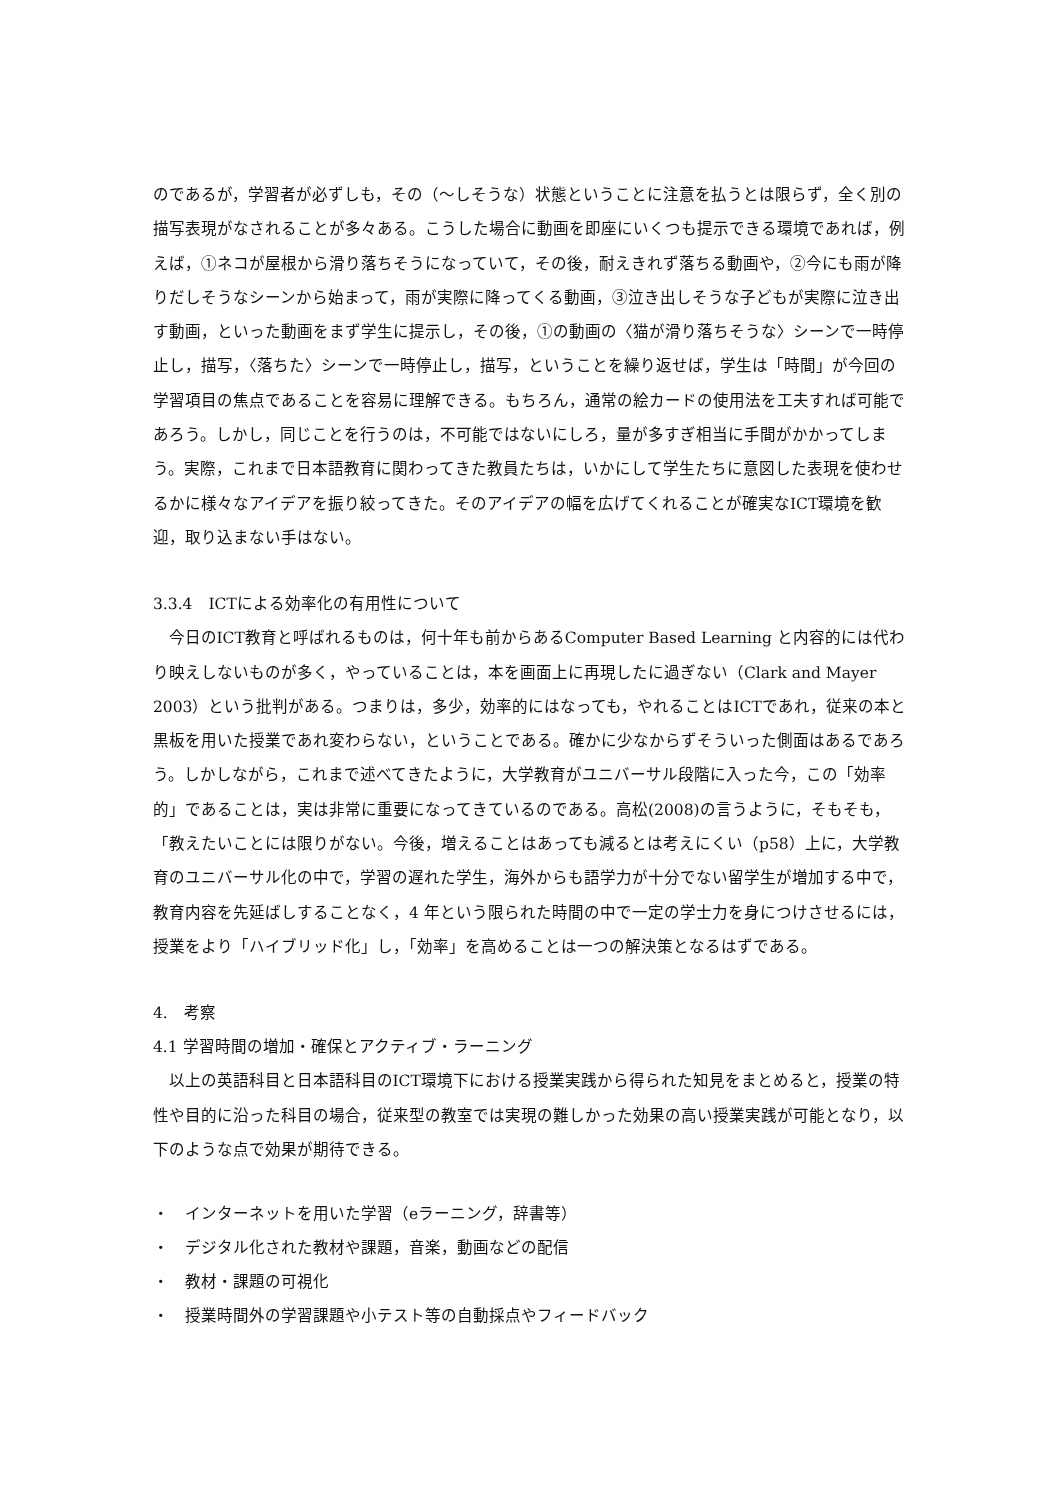のであるが，学習者が必ずしも，その（～しそうな）状態ということに注意を払うとは限らず，全く別の描写表現がなされることが多々ある。こうした場合に動画を即座にいくつも提示できる環境であれば，例えば，①ネコが屋根から滑り落ちそうになっていて，その後，耐えきれず落ちる動画や，②今にも雨が降りだしそうなシーンから始まって，雨が実際に降ってくる動画，③泣き出しそうな子どもが実際に泣き出す動画，といった動画をまず学生に提示し，その後，①の動画の〈猫が滑り落ちそうな〉シーンで一時停止し，描写，〈落ちた〉シーンで一時停止し，描写，ということを繰り返せば，学生は「時間」が今回の学習項目の焦点であることを容易に理解できる。もちろん，通常の絵カードの使用法を工夫すれば可能であろう。しかし，同じことを行うのは，不可能ではないにしろ，量が多すぎ相当に手間がかかってしまう。実際，これまで日本語教育に関わってきた教員たちは，いかにして学生たちに意図した表現を使わせるかに様々なアイデアを振り絞ってきた。そのアイデアの幅を広げてくれることが確実なICT環境を歓迎，取り込まない手はない。
3.3.4　ICTによる効率化の有用性について
今日のICT教育と呼ばれるものは，何十年も前からあるComputer Based Learning と内容的には代わり映えしないものが多く，やっていることは，本を画面上に再現したに過ぎない（Clark and Mayer 2003）という批判がある。つまりは，多少，効率的にはなっても，やれることはICTであれ，従来の本と黒板を用いた授業であれ変わらない，ということである。確かに少なからずそういった側面はあるであろう。しかしながら，これまで述べてきたように，大学教育がユニバーサル段階に入った今，この「効率的」であることは，実は非常に重要になってきているのである。高松(2008)の言うように，そもそも，「教えたいことには限りがない。今後，増えることはあっても減るとは考えにくい（p58）上に，大学教育のユニバーサル化の中で，学習の遅れた学生，海外からも語学力が十分でない留学生が増加する中で，教育内容を先延ばしすることなく，4 年という限られた時間の中で一定の学士力を身につけさせるには，授業をより「ハイブリッド化」し，「効率」を高めることは一つの解決策となるはずである。
4.　考察
4.1 学習時間の増加・確保とアクティブ・ラーニング
以上の英語科目と日本語科目のICT環境下における授業実践から得られた知見をまとめると，授業の特性や目的に沿った科目の場合，従来型の教室では実現の難しかった効果の高い授業実践が可能となり，以下のような点で効果が期待できる。
・　インターネットを用いた学習（eラーニング，辞書等）
・　デジタル化された教材や課題，音楽，動画などの配信
・　教材・課題の可視化
・　授業時間外の学習課題や小テスト等の自動採点やフィードバック